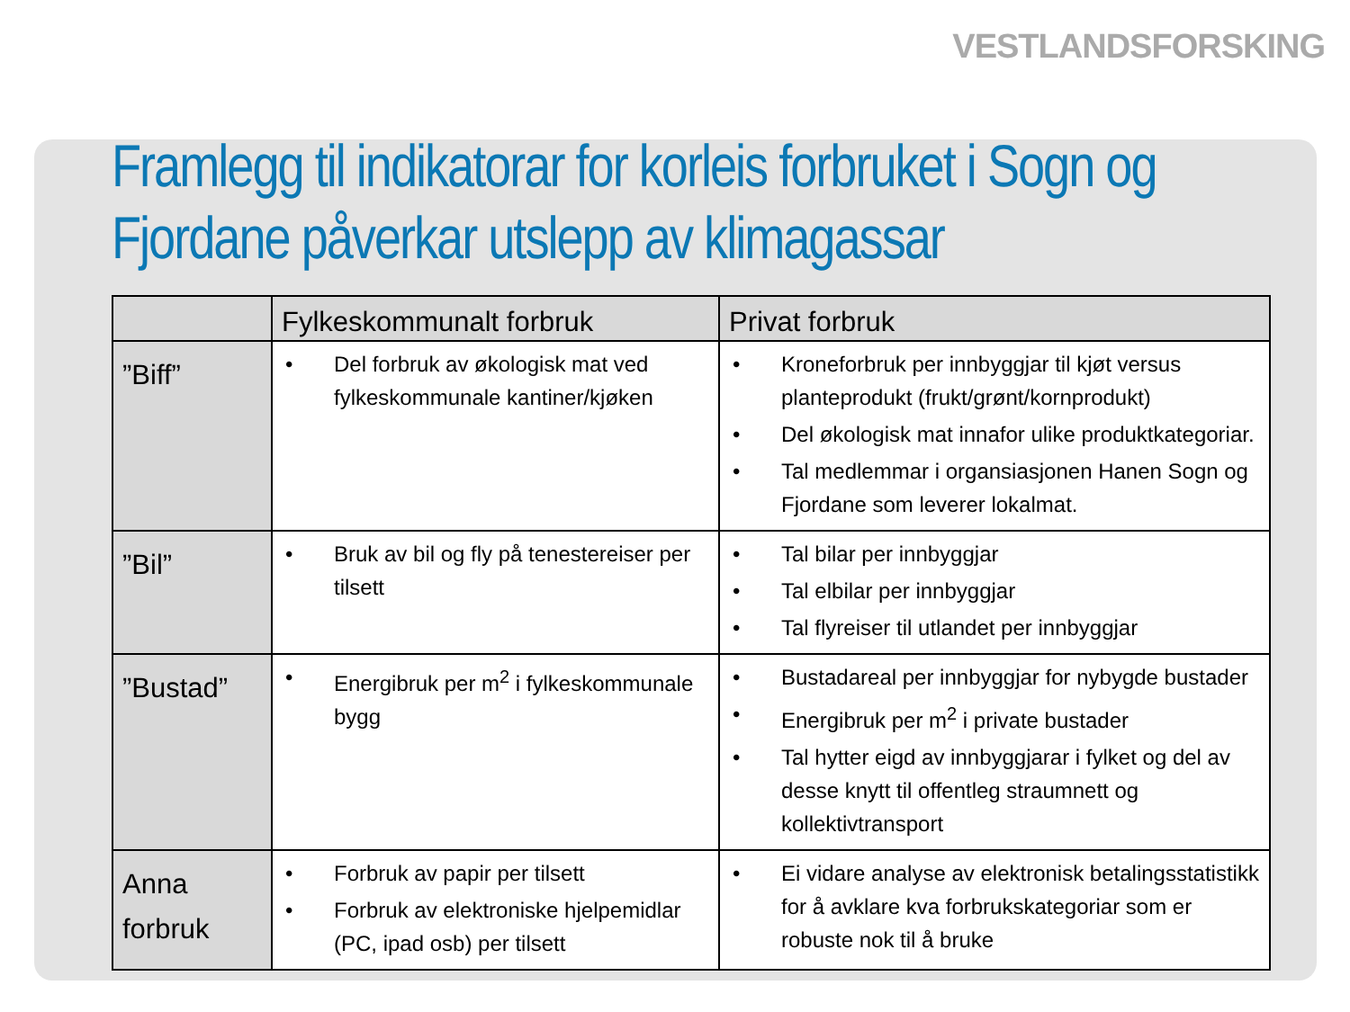VESTLANDSFORSKING
Framlegg til indikatorar for korleis forbruket i Sogn og Fjordane påverkar utslepp av klimagassar
| | Fylkeskommunalt forbruk | Privat forbruk |
| --- | --- | --- |
| ”Biff” | Del forbruk av økologisk mat ved fylkeskommunale kantiner/kjøken | Kroneforbruk per innbyggjar til kjøt versus planteprodukt (frukt/grønt/kornprodukt) Del økologisk mat innafor ulike produktkategoriar. Tal medlemmar i organsiasjonen Hanen Sogn og Fjordane som leverer lokalmat. |
| ”Bil” | Bruk av bil og fly på tenestereiser per tilsett | Tal bilar per innbyggjar Tal elbilar per innbyggjar Tal flyreiser til utlandet per innbyggjar |
| ”Bustad” | Energibruk per m<sup>2</sup> i fylkeskommunale bygg | Bustadareal per innbyggjar for nybygde bustader Energibruk per m<sup>2</sup> i private bustader Tal hytter eigd av innbyggjarar i fylket og del av desse knytt til offentleg straumnett og kollektivtransport |
| Anna forbruk | Forbruk av papir per tilsett Forbruk av elektroniske hjelpemidlar (PC, ipad osb) per tilsett | Ei vidare analyse av elektronisk betalingsstatistikk for å avklare kva forbrukskategoriar som er robuste nok til å bruke |